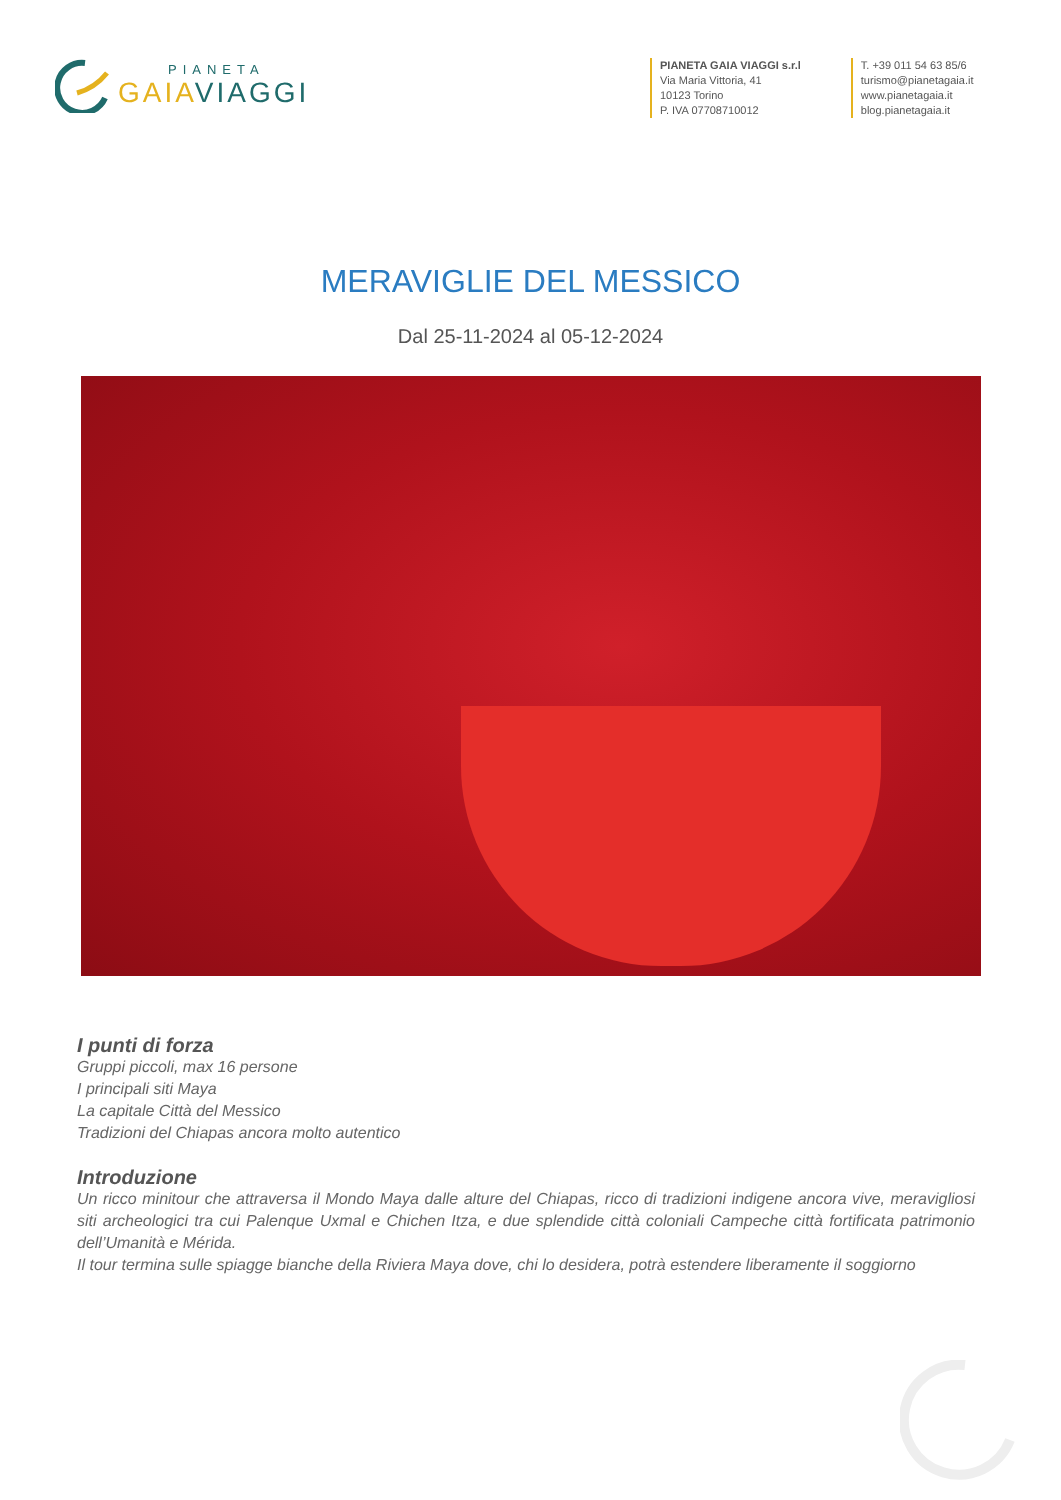PIANETA
GAIAVIAGGI
PIANETA GAIA VIAGGI s.r.l
Via Maria Vittoria, 41
10123 Torino
P. IVA 07708710012
T. +39 011 54 63 85/6
turismo@pianetagaia.it
www.pianetagaia.it
blog.pianetagaia.it
MERAVIGLIE DEL MESSICO
Dal 25-11-2024 al 05-12-2024
I punti di forza
Gruppi piccoli, max 16 persone
I principali siti Maya
La capitale Città del Messico
Tradizioni del Chiapas ancora molto autentico
Introduzione
Un ricco minitour che attraversa il Mondo Maya dalle alture del Chiapas, ricco di tradizioni indigene ancora vive, meravigliosi siti archeologici tra cui Palenque Uxmal e Chichen Itza, e due splendide città coloniali Campeche città fortificata patrimonio dell’Umanità e Mérida.
Il tour termina sulle spiagge bianche della Riviera Maya dove, chi lo desidera, potrà estendere liberamente il soggiorno